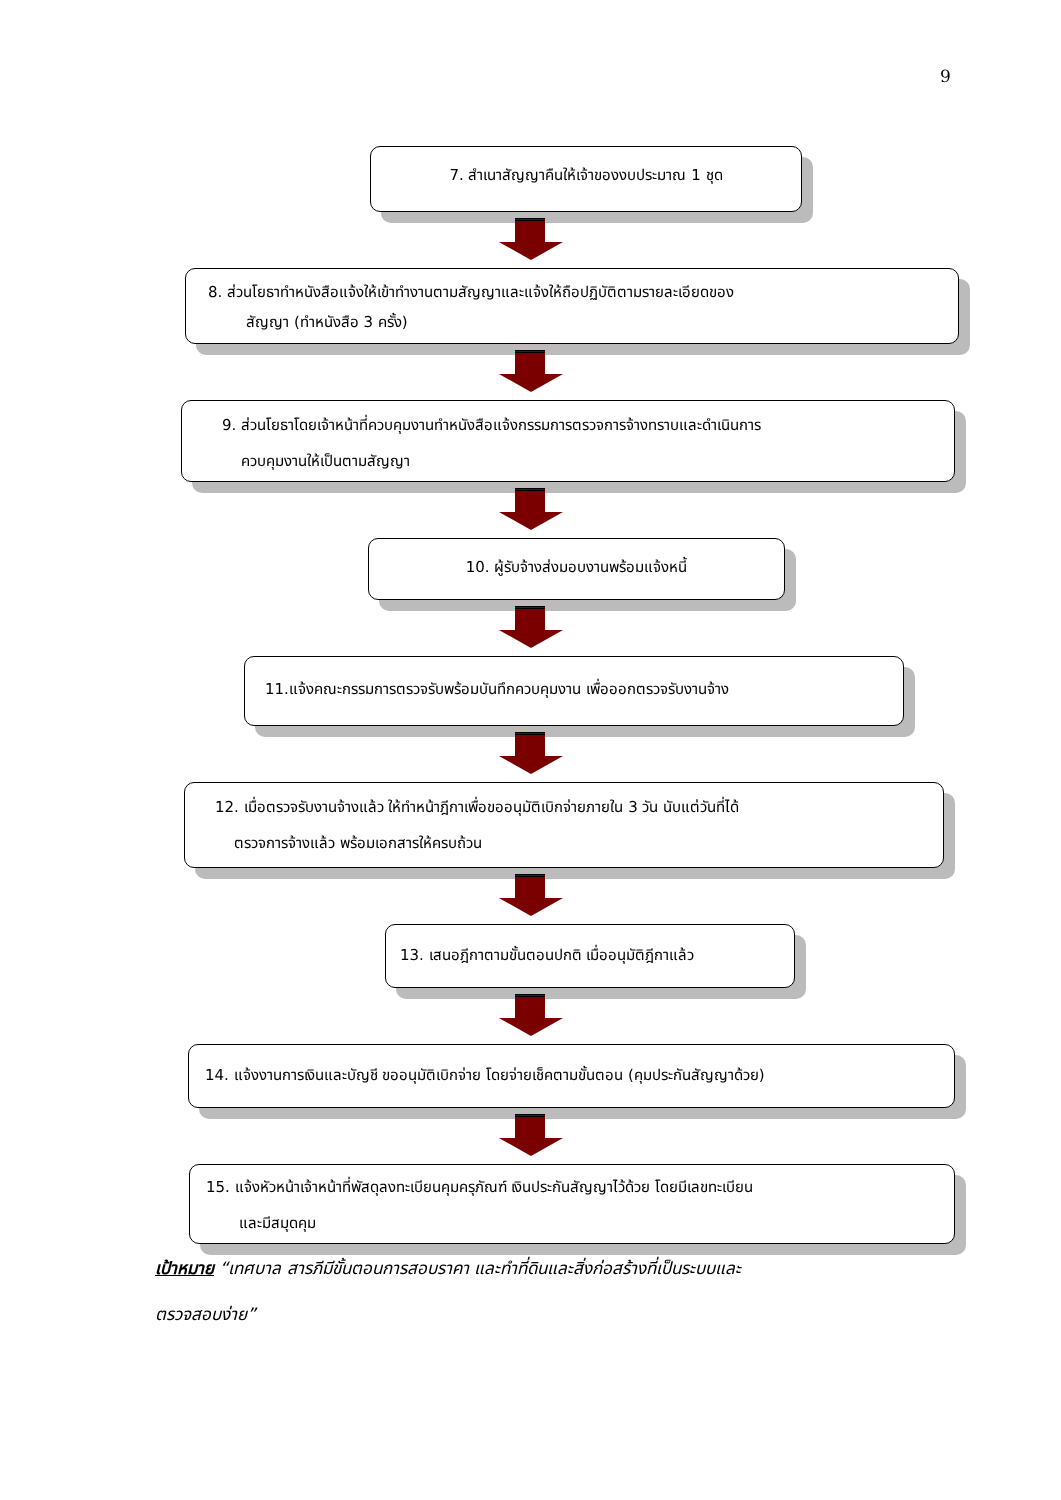9
7. สำเนาสัญญาคืนให้เจ้าของงบประมาณ 1 ชุด
8. ส่วนโยธาทำหนังสือแจ้งให้เข้าทำงานตามสัญญาและแจ้งให้ถือปฏิบัติตามรายละเอียดของ
สัญญา (ทำหนังสือ 3 ครั้ง)
9. ส่วนโยธาโดยเจ้าหน้าที่ควบคุมงานทำหนังสือแจ้งกรรมการตรวจการจ้างทราบและดำเนินการ
ควบคุมงานให้เป็นตามสัญญา
10. ผู้รับจ้างส่งมอบงานพร้อมแจ้งหนี้
11.แจ้งคณะกรรมการตรวจรับพร้อมบันทึกควบคุมงาน เพื่อออกตรวจรับงานจ้าง
12. เมื่อตรวจรับงานจ้างแล้ว ให้ทำหน้าฎีกาเพื่อขออนุมัติเบิกจ่ายภายใน 3 วัน นับแต่วันที่ได้
ตรวจการจ้างแล้ว พร้อมเอกสารให้ครบถ้วน
13. เสนอฎีกาตามขั้นตอนปกติ เมื่ออนุมัติฎีกาแล้ว
14. แจ้งงานการเงินและบัญชี ขออนุมัติเบิกจ่าย โดยจ่ายเช็คตามขั้นตอน (คุมประกันสัญญาด้วย)
15. แจ้งหัวหน้าเจ้าหน้าที่พัสดุลงทะเบียนคุมครุภัณฑ์ เงินประกันสัญญาไว้ด้วย โดยมีเลขทะเบียน
และมีสมุดคุม
เป้าหมาย “เทศบาล สารภีมีขั้นตอนการสอบราคา และทำที่ดินและสิ่งก่อสร้างที่เป็นระบบและ
ตรวจสอบง่าย”